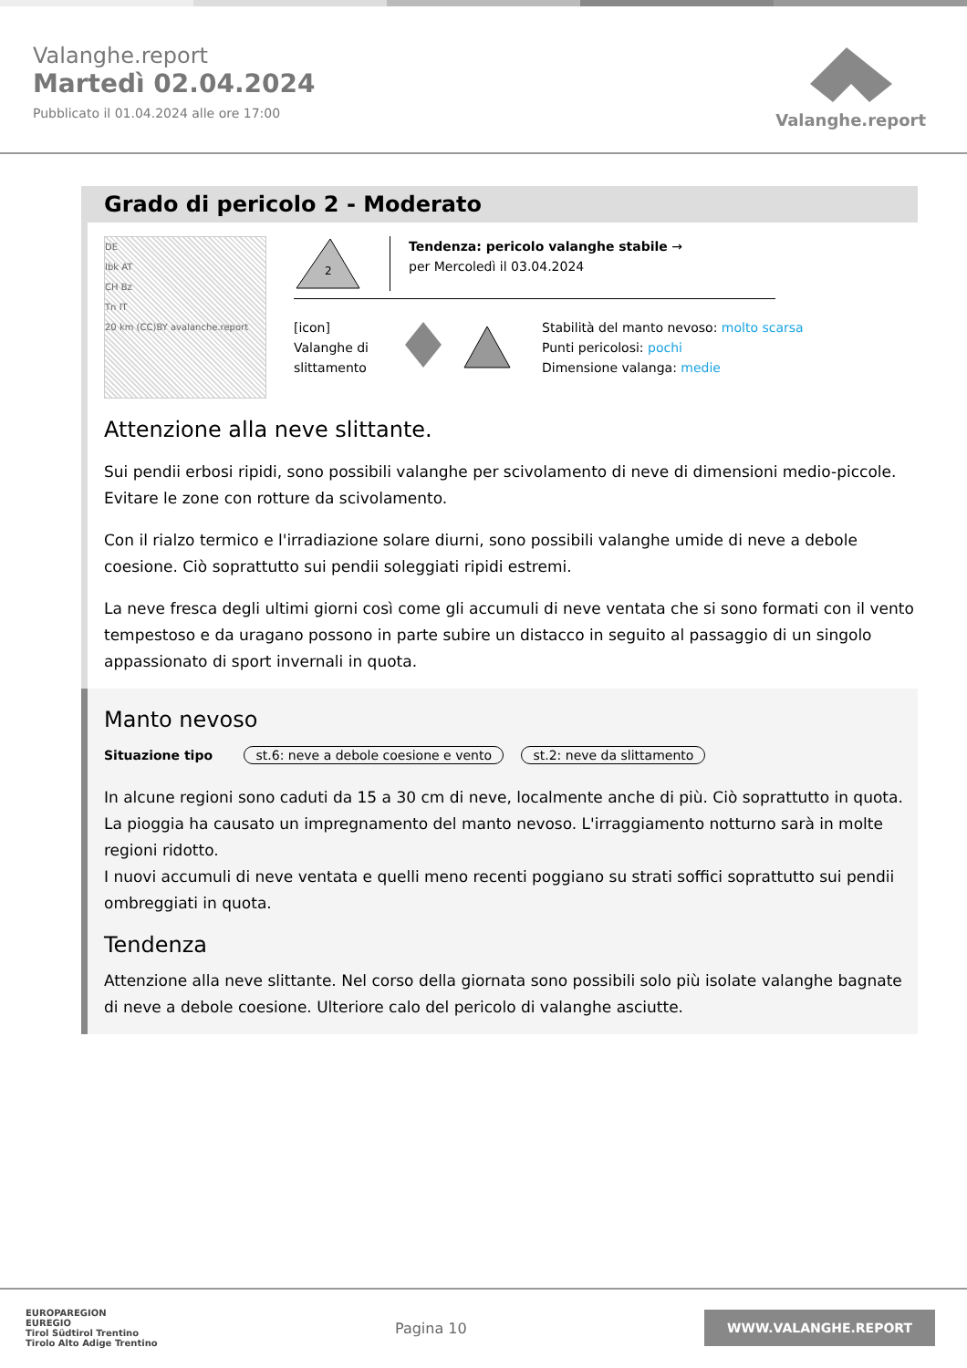Valanghe.report
Martedì 02.04.2024
Pubblicato il 01.04.2024 alle ore 17:00
Valanghe.report
Grado di pericolo 2 - Moderato
DE
Ibk AT
CH Bz
Tn IT
20 km (CC)BY avalanche.report
2
Tendenza: pericolo valanghe stabile →
per Mercoledì il 03.04.2024
[icon]
Valanghe di
slittamento
Stabilità del manto nevoso: molto scarsa
Punti pericolosi: pochi
Dimensione valanga: medie
Attenzione alla neve slittante.
Sui pendii erbosi ripidi, sono possibili valanghe per scivolamento di neve di dimensioni medio-piccole. Evitare le zone con rotture da scivolamento.
Con il rialzo termico e l'irradiazione solare diurni, sono possibili valanghe umide di neve a debole coesione. Ciò soprattutto sui pendii soleggiati ripidi estremi.
La neve fresca degli ultimi giorni così come gli accumuli di neve ventata che si sono formati con il vento tempestoso e da uragano possono in parte subire un distacco in seguito al passaggio di un singolo appassionato di sport invernali in quota.
Manto nevoso
Situazione tipo st.6: neve a debole coesione e vento st.2: neve da slittamento
In alcune regioni sono caduti da 15 a 30 cm di neve, localmente anche di più. Ciò soprattutto in quota.
La pioggia ha causato un impregnamento del manto nevoso. L'irraggiamento notturno sarà in molte regioni ridotto.
I nuovi accumuli di neve ventata e quelli meno recenti poggiano su strati soffici soprattutto sui pendii ombreggiati in quota.
Tendenza
Attenzione alla neve slittante. Nel corso della giornata sono possibili solo più isolate valanghe bagnate di neve a debole coesione. Ulteriore calo del pericolo di valanghe asciutte.
EUROPAREGION
EUREGIO
Tirol Südtirol Trentino
Tirolo Alto Adige Trentino
Pagina 10
WWW.VALANGHE.REPORT